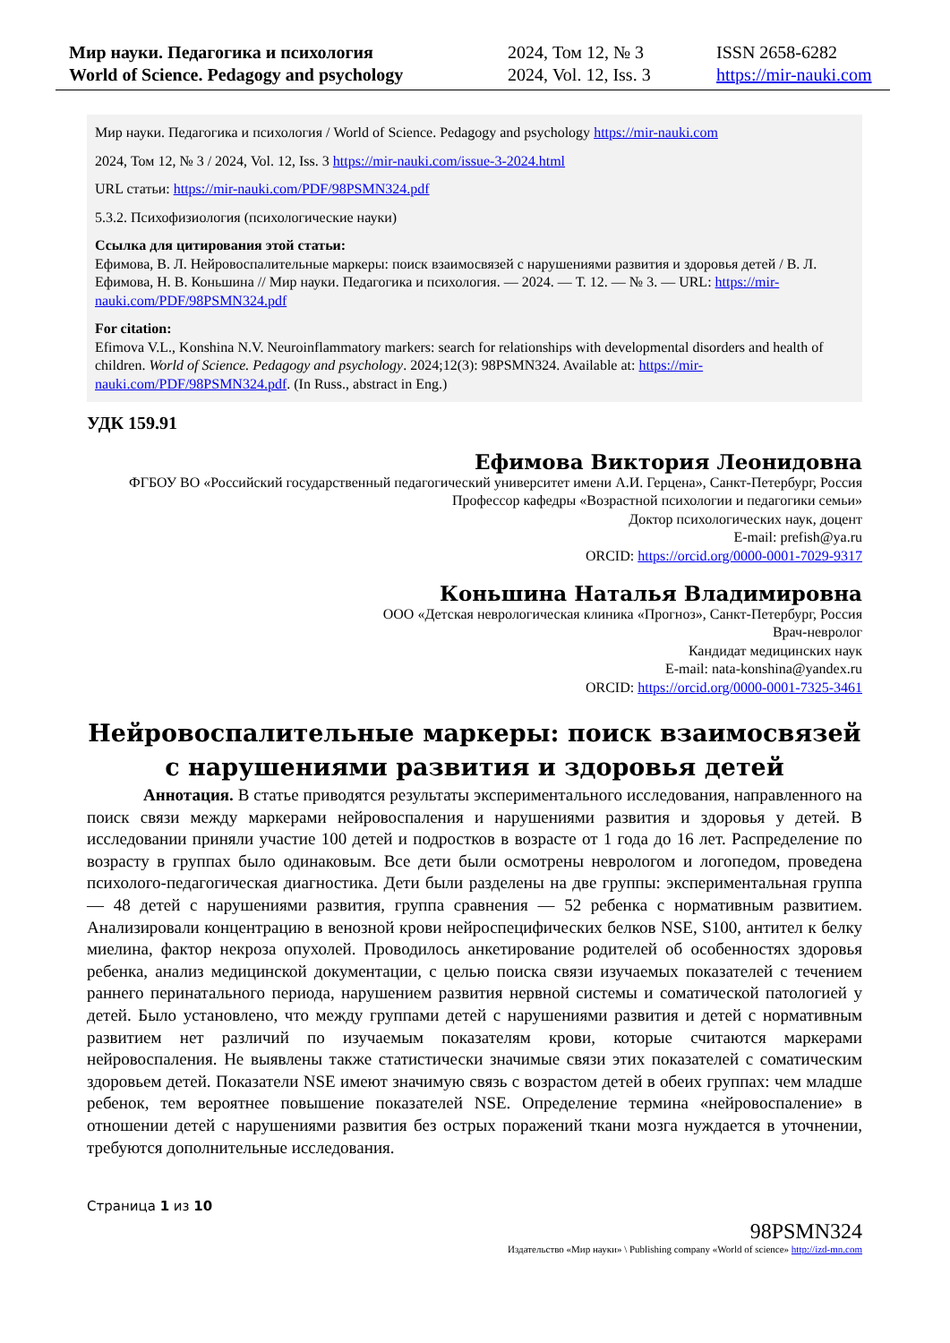Мир науки. Педагогика и психология
World of Science. Pedagogy and psychology
2024, Том 12, № 3
2024, Vol. 12, Iss. 3
ISSN 2658-6282
https://mir-nauki.com
Мир науки. Педагогика и психология / World of Science. Pedagogy and psychology https://mir-nauki.com
2024, Том 12, № 3 / 2024, Vol. 12, Iss. 3 https://mir-nauki.com/issue-3-2024.html
URL статьи: https://mir-nauki.com/PDF/98PSMN324.pdf
5.3.2. Психофизиология (психологические науки)
Ссылка для цитирования этой статьи:
Ефимова, В. Л. Нейровоспалительные маркеры: поиск взаимосвязей с нарушениями развития и здоровья детей / В. Л. Ефимова, Н. В. Коньшина // Мир науки. Педагогика и психология. — 2024. — Т. 12. — № 3. — URL: https://mir-nauki.com/PDF/98PSMN324.pdf
For citation:
Efimova V.L., Konshina N.V. Neuroinflammatory markers: search for relationships with developmental disorders and health of children. World of Science. Pedagogy and psychology. 2024;12(3): 98PSMN324. Available at: https://mir-nauki.com/PDF/98PSMN324.pdf. (In Russ., abstract in Eng.)
УДК 159.91
Ефимова Виктория Леонидовна
ФГБОУ ВО «Российский государственный педагогический университет имени А.И. Герцена», Санкт-Петербург, Россия
Профессор кафедры «Возрастной психологии и педагогики семьи»
Доктор психологических наук, доцент
E-mail: prefish@ya.ru
ORCID: https://orcid.org/0000-0001-7029-9317
Коньшина Наталья Владимировна
ООО «Детская неврологическая клиника «Прогноз», Санкт-Петербург, Россия
Врач-невролог
Кандидат медицинских наук
E-mail: nata-konshina@yandex.ru
ORCID: https://orcid.org/0000-0001-7325-3461
Нейровоспалительные маркеры: поиск взаимосвязей с нарушениями развития и здоровья детей
Аннотация. В статье приводятся результаты экспериментального исследования, направленного на поиск связи между маркерами нейровоспаления и нарушениями развития и здоровья у детей. В исследовании приняли участие 100 детей и подростков в возрасте от 1 года до 16 лет. Распределение по возрасту в группах было одинаковым. Все дети были осмотрены неврологом и логопедом, проведена психолого-педагогическая диагностика. Дети были разделены на две группы: экспериментальная группа — 48 детей с нарушениями развития, группа сравнения — 52 ребенка с нормативным развитием. Анализировали концентрацию в венозной крови нейроспецифических белков NSE, S100, антител к белку миелина, фактор некроза опухолей. Проводилось анкетирование родителей об особенностях здоровья ребенка, анализ медицинской документации, с целью поиска связи изучаемых показателей с течением раннего перинатального периода, нарушением развития нервной системы и соматической патологией у детей. Было установлено, что между группами детей с нарушениями развития и детей с нормативным развитием нет различий по изучаемым показателям крови, которые считаются маркерами нейровоспаления. Не выявлены также статистически значимые связи этих показателей с соматическим здоровьем детей. Показатели NSE имеют значимую связь с возрастом детей в обеих группах: чем младше ребенок, тем вероятнее повышение показателей NSE. Определение термина «нейровоспаление» в отношении детей с нарушениями развития без острых поражений ткани мозга нуждается в уточнении, требуются дополнительные исследования.
Страница 1 из 10
98PSMN324
Издательство «Мир науки» \ Publishing company «World of science» http://izd-mn.com